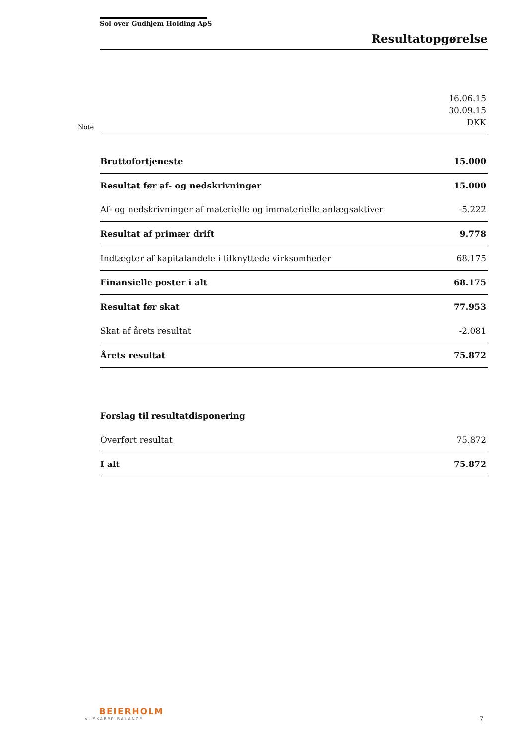Sol over Gudhjem Holding ApS
Resultatopgørelse
Note
| | 16.06.15 30.09.15 DKK |
| Bruttofortjeneste | 15.000 |
| Resultat før af- og nedskrivninger | 15.000 |
| Af- og nedskrivninger af materielle og immaterielle anlægsaktiver | -5.222 |
| Resultat af primær drift | 9.778 |
| Indtægter af kapitalandele i tilknyttede virksomheder | 68.175 |
| Finansielle poster i alt | 68.175 |
| Resultat før skat | 77.953 |
| Skat af årets resultat | -2.081 |
| Årets resultat | 75.872 |
| Forslag til resultatdisponering | |
| Overført resultat | 75.872 |
| I alt | 75.872 |
BEIERHOLM
VI SKABER BALANCE 7